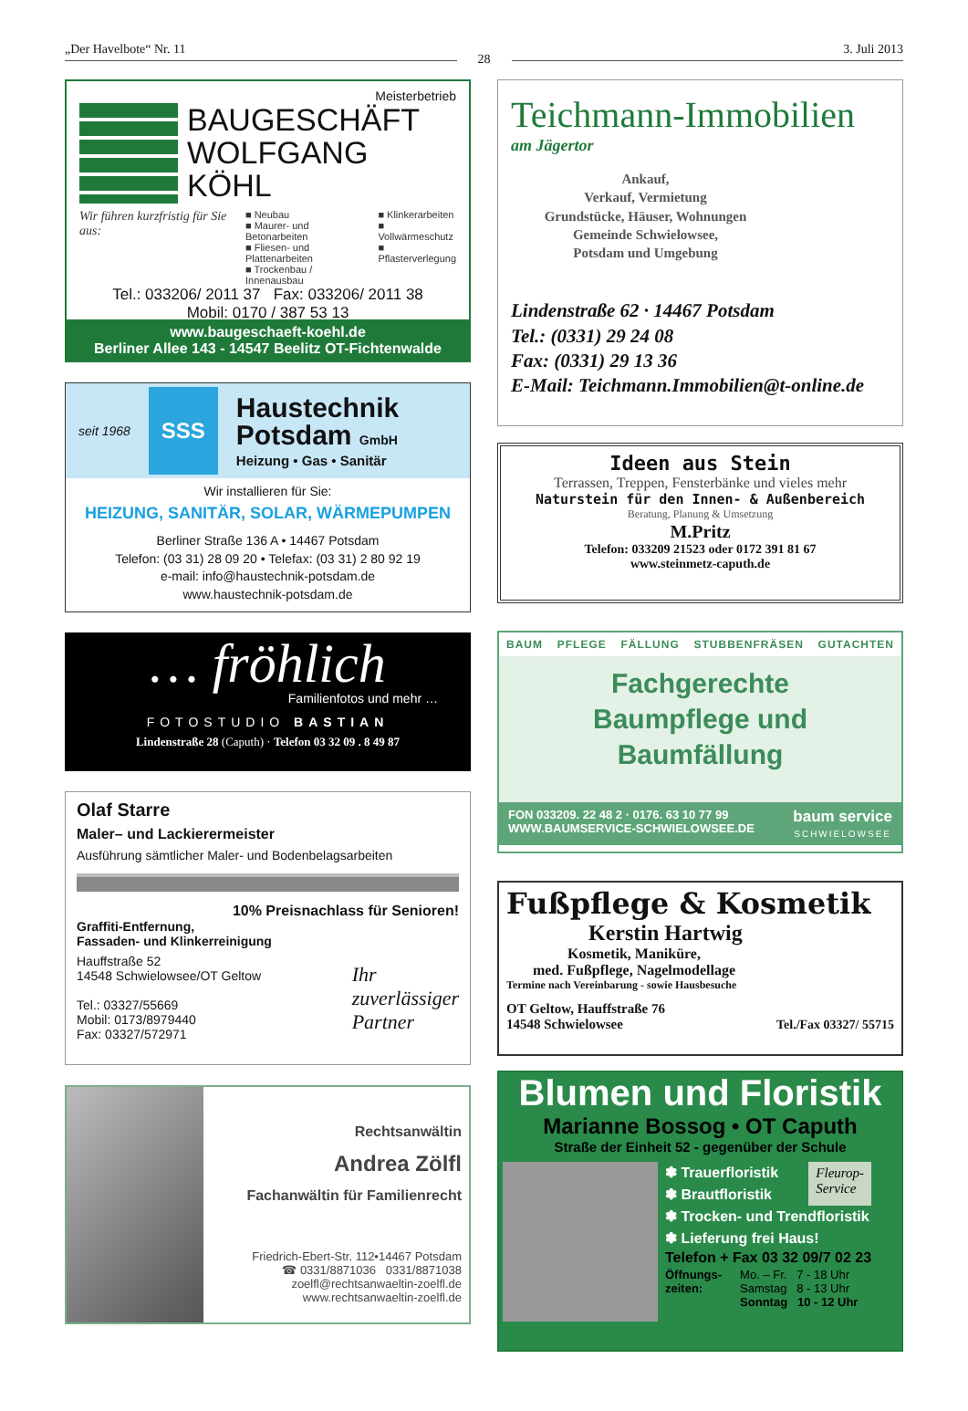„Der Havelbote“ Nr. 11
28
3. Juli 2013
Meisterbetrieb
BAUGESCHÄFT
WOLFGANG KÖHL
Wir führen kurzfristig für Sie aus:
■ Neubau
■ Maurer- und Betonarbeiten
■ Fliesen- und Plattenarbeiten
■ Trockenbau / Innenausbau
■ Klinkerarbeiten
■ Vollwärmeschutz
■ Pflasterverlegung
Tel.: 033206/ 2011 37 Fax: 033206/ 2011 38
Mobil: 0170 / 387 53 13
www.baugeschaeft-koehl.de
Berliner Allee 143 - 14547 Beelitz OT-Fichtenwalde
seit 1968
SSS
Haustechnik
Potsdam GmbH
Heizung • Gas • Sanitär
Wir installieren für Sie:
HEIZUNG, SANITÄR, SOLAR, WÄRMEPUMPEN
Berliner Straße 136 A • 14467 Potsdam
Telefon: (03 31) 28 09 20 • Telefax: (03 31) 2 80 92 19
e-mail: info@haustechnik-potsdam.de
www.haustechnik-potsdam.de
… fröhlich
Familienfotos und mehr …
FOTOSTUDIO BASTIAN
Lindenstraße 28 (Caputh) · Telefon 03 32 09 . 8 49 87
Olaf Starre
Maler– und Lackierermeister
Ausführung sämtlicher Maler- und Bodenbelagsarbeiten
10% Preisnachlass für Senioren!
Graffiti-Entfernung,
Fassaden- und Klinkerreinigung
Hauffstraße 52
14548 Schwielowsee/OT Geltow
Tel.: 03327/55669
Mobil: 0173/8979440
Fax: 03327/572971
Ihr
zuverlässiger
Partner
Rechtsanwältin
Andrea Zölfl
Fachanwältin für Familienrecht
Friedrich-Ebert-Str. 112•14467 Potsdam
☎ 0331/8871036 0331/8871038
zoelfl@rechtsanwaeltin-zoelfl.de
www.rechtsanwaeltin-zoelfl.de
Teichmann-Immobilien
am Jägertor
Ankauf,
Verkauf, Vermietung
Grundstücke, Häuser, Wohnungen
Gemeinde Schwielowsee,
Potsdam und Umgebung
Lindenstraße 62 · 14467 Potsdam
Tel.: (0331) 29 24 08
Fax: (0331) 29 13 36
E-Mail: Teichmann.Immobilien@t-online.de
Ideen aus Stein
Terrassen, Treppen, Fensterbänke und vieles mehr
Naturstein für den Innen- & Außenbereich
Beratung, Planung & Umsetzung
M.Pritz
Telefon: 033209 21523 oder 0172 391 81 67
www.steinmetz-caputh.de
BAUM PFLEGE FÄLLUNG STUBBENFRÄSEN GUTACHTEN
Fachgerechte
Baumpflege und
Baumfällung
FON 033209. 22 48 2 · 0176. 63 10 77 99
WWW.BAUMSERVICE-SCHWIELOWSEE.DE
baum service
SCHWIELOWSEE
Fußpflege & Kosmetik
Kerstin Hartwig
Kosmetik, Maniküre,
med. Fußpflege, Nagelmodellage
Termine nach Vereinbarung - sowie Hausbesuche
OT Geltow, Hauffstraße 76
14548 Schwielowsee
Tel./Fax 03327/ 55715
Blumen und Floristik
Marianne Bossog • OT Caputh
Straße der Einheit 52 - gegenüber der Schule
✽ Trauerfloristik
✽ Brautfloristik
Fleurop-
Service
✽ Trocken- und Trendfloristik
✽ Lieferung frei Haus!
Telefon + Fax 03 32 09/7 02 23
Öffnungs-
zeiten:
Mo. – Fr. 7 - 18 Uhr
Samstag 8 - 13 Uhr
Sonntag 10 - 12 Uhr